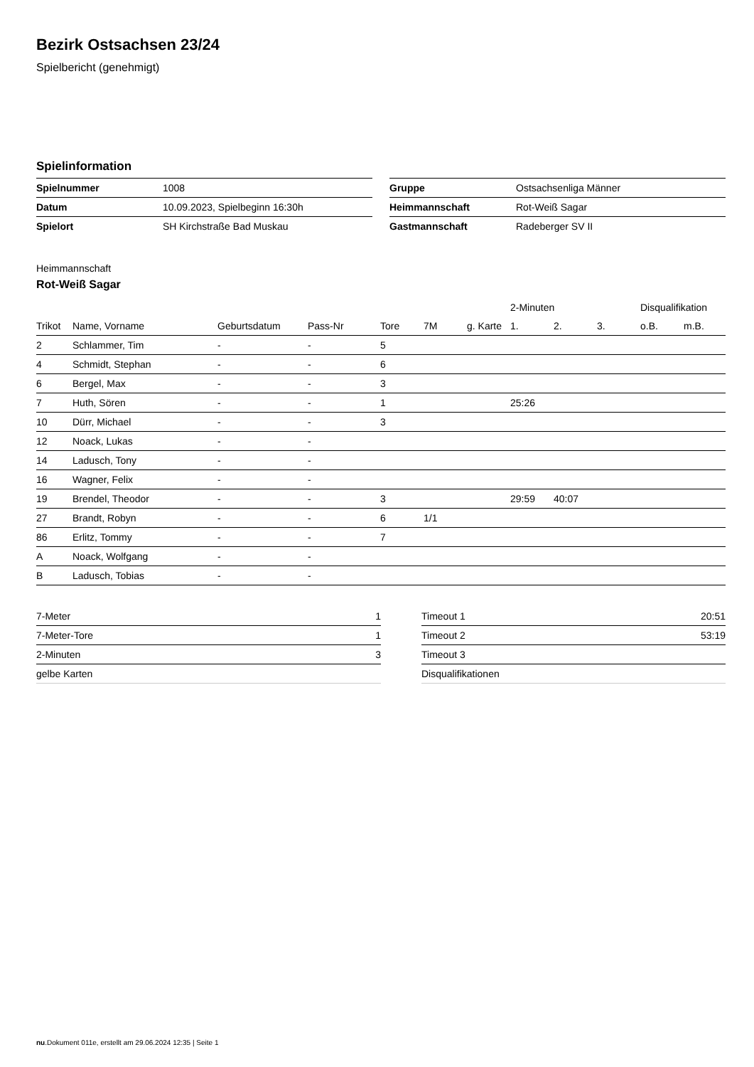Bezirk Ostsachsen 23/24
Spielbericht (genehmigt)
Spielinformation
| Spielnummer | 1008 |
| Datum | 10.09.2023, Spielbeginn 16:30h |
| Spielort | SH Kirchstraße Bad Muskau |
| Gruppe | Ostsachsenliga Männer |
| Heimmannschaft | Rot-Weiß Sagar |
| Gastmannschaft | Radeberger SV II |
Heimmannschaft
Rot-Weiß Sagar
| | | | | | | | 2-Minuten | | | Disqualifikation | |
| --- | --- | --- | --- | --- | --- | --- | --- | --- | --- | --- | --- |
| Trikot | Name, Vorname | Geburtsdatum | Pass-Nr | Tore | 7M | g. Karte | 1. | 2. | 3. | o.B. | m.B. |
| 2 | Schlammer, Tim | - | - | 5 | | | | | | | |
| 4 | Schmidt, Stephan | - | - | 6 | | | | | | | |
| 6 | Bergel, Max | - | - | 3 | | | | | | | |
| 7 | Huth, Sören | - | - | 1 | | | 25:26 | | | | |
| 10 | Dürr, Michael | - | - | 3 | | | | | | | |
| 12 | Noack, Lukas | - | - | | | | | | | | |
| 14 | Ladusch, Tony | - | - | | | | | | | | |
| 16 | Wagner, Felix | - | - | | | | | | | | |
| 19 | Brendel, Theodor | - | - | 3 | | | 29:59 | 40:07 | | | |
| 27 | Brandt, Robyn | - | - | 6 | 1/1 | | | | | | |
| 86 | Erlitz, Tommy | - | - | 7 | | | | | | | |
| A | Noack, Wolfgang | - | - | | | | | | | | |
| B | Ladusch, Tobias | - | - | | | | | | | | |
| 7-Meter | 1 |
| 7-Meter-Tore | 1 |
| 2-Minuten | 3 |
| gelbe Karten | |
| Timeout 1 | 20:51 |
| Timeout 2 | 53:19 |
| Timeout 3 | |
| Disqualifikationen | |
nu.Dokument 011e, erstellt am 29.06.2024 12:35 | Seite 1